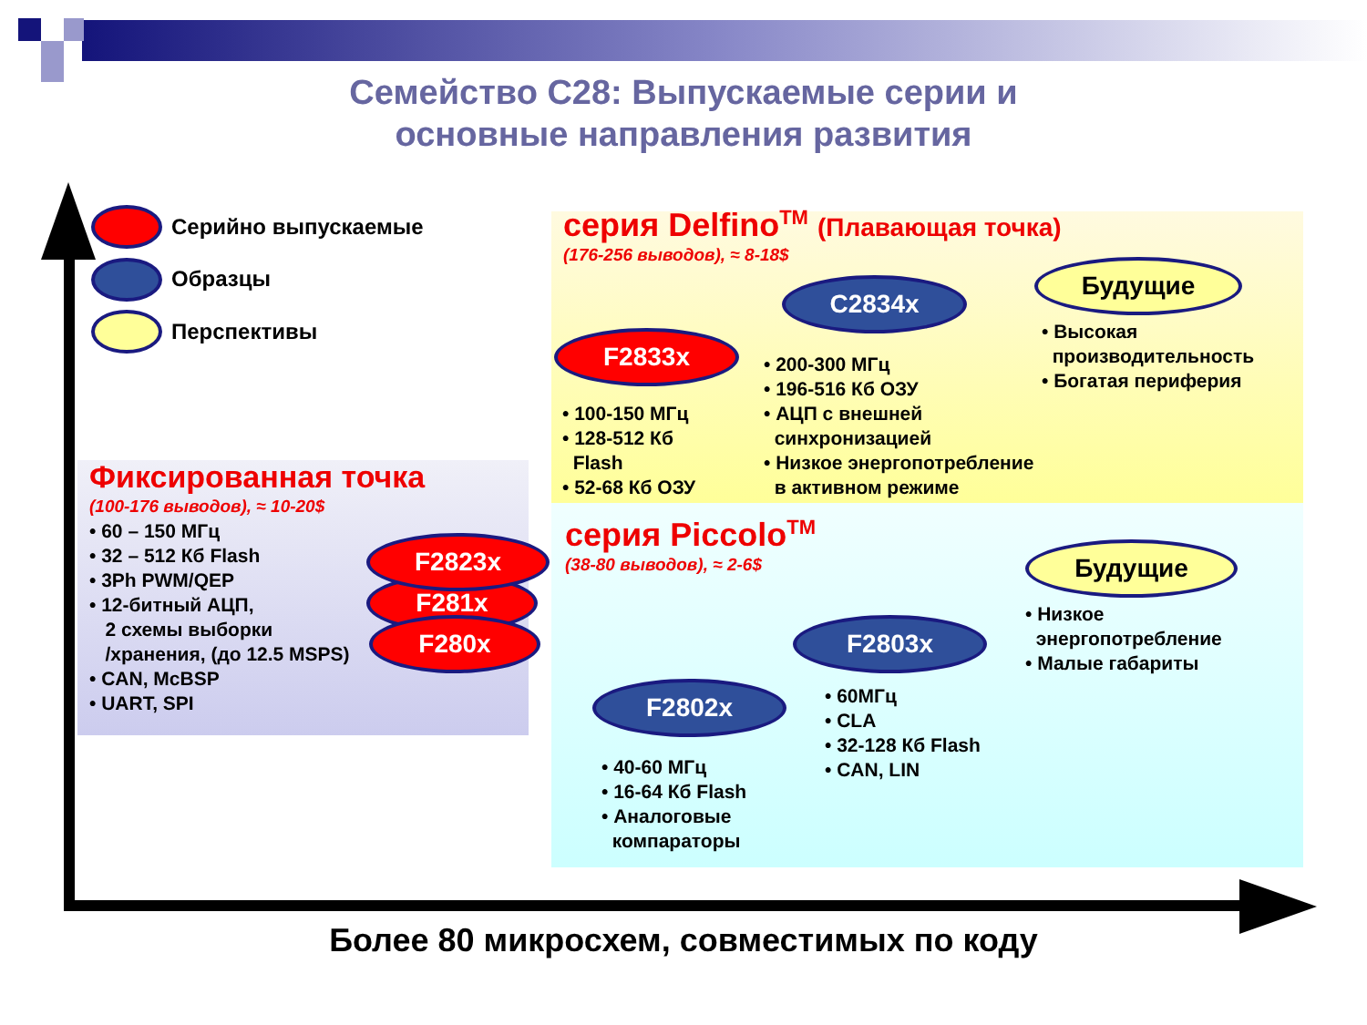Семейство C28: Выпускаемые серии и
основные направления развития
Серийно выпускаемые
Образцы
Перспективы
серия Delfino<sup>TM</sup> (Плавающая точка)
(176-256 выводов), ≈ 8-18$
C2834x
Будущие
F2833x
• Высокая
производительность
• Богатая периферия
• 200-300 МГц
• 196-516 Кб ОЗУ
• АЦП с внешней
синхронизацией
• Низкое энергопотребление
в активном режиме
• 100-150 МГц
• 128-512 Кб
Flash
• 52-68 Кб ОЗУ
серия Piccolo<sup>TM</sup>
(38-80 выводов), ≈ 2-6$
Будущие
• Низкое
энергопотребление
• Малые габариты
F2803x
F2802x
• 60МГц
• CLA
• 32-128 Кб Flash
• CAN, LIN
• 40-60 МГц
• 16-64 Кб Flash
• Аналоговые
компараторы
Фиксированная точка
(100-176 выводов), ≈ 10-20$
• 60 – 150 МГц
• 32 – 512 Кб Flash
• 3Ph PWM/QEP
• 12-битный АЦП,
2 схемы выборки
/хранения, (до 12.5 MSPS)
• CAN, McBSP
• UART, SPI
F281x
F2823x
F280x
Более 80 микросхем, совместимых по коду